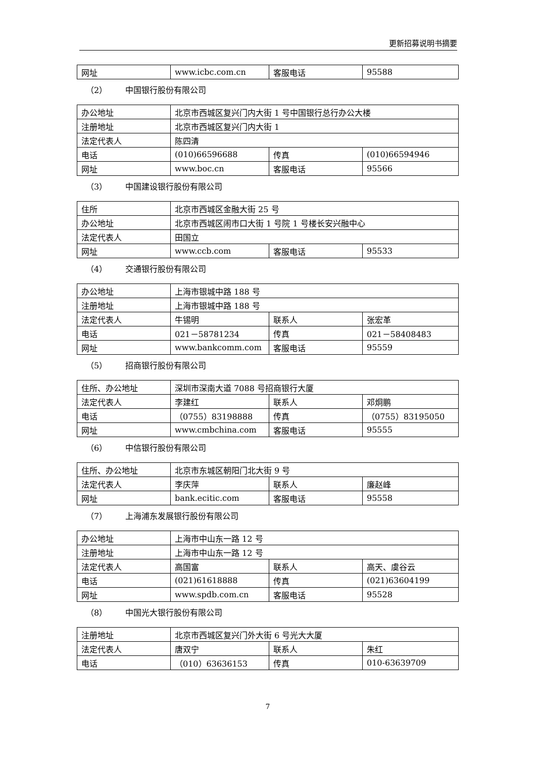更新招募说明书摘要
| 网址 | www.icbc.com.cn | 客服电话 | 95588 |
（2） 中国银行股份有限公司
| 办公地址 | 北京市西城区复兴门内大街 1 号中国银行总行办公大楼 | | |
| 注册地址 | 北京市西城区复兴门内大街 1 | | |
| 法定代表人 | 陈四清 | | |
| 电话 | (010)66596688 | 传真 | (010)66594946 |
| 网址 | www.boc.cn | 客服电话 | 95566 |
（3） 中国建设银行股份有限公司
| 住所 | 北京市西城区金融大街 25 号 | | |
| 办公地址 | 北京市西城区闹市口大街 1 号院 1 号楼长安兴融中心 | | |
| 法定代表人 | 田国立 | | |
| 网址 | www.ccb.com | 客服电话 | 95533 |
（4） 交通银行股份有限公司
| 办公地址 | 上海市银城中路 188 号 | | |
| 注册地址 | 上海市银城中路 188 号 | | |
| 法定代表人 | 牛锡明 | 联系人 | 张宏革 |
| 电话 | 021－58781234 | 传真 | 021－58408483 |
| 网址 | www.bankcomm.com | 客服电话 | 95559 |
（5） 招商银行股份有限公司
| 住所、办公地址 | 深圳市深南大道 7088 号招商银行大厦 | | |
| 法定代表人 | 李建红 | 联系人 | 邓炯鹏 |
| 电话 | （0755）83198888 | 传真 | （0755）83195050 |
| 网址 | www.cmbchina.com | 客服电话 | 95555 |
（6） 中信银行股份有限公司
| 住所、办公地址 | 北京市东城区朝阳门北大街 9 号 | | |
| 法定代表人 | 李庆萍 | 联系人 | 廉赵峰 |
| 网址 | bank.ecitic.com | 客服电话 | 95558 |
（7） 上海浦东发展银行股份有限公司
| 办公地址 | 上海市中山东一路 12 号 | | |
| 注册地址 | 上海市中山东一路 12 号 | | |
| 法定代表人 | 高国富 | 联系人 | 高天、虞谷云 |
| 电话 | (021)61618888 | 传真 | (021)63604199 |
| 网址 | www.spdb.com.cn | 客服电话 | 95528 |
（8） 中国光大银行股份有限公司
| 注册地址 | 北京市西城区复兴门外大街 6 号光大大厦 | | |
| 法定代表人 | 唐双宁 | 联系人 | 朱红 |
| 电话 | （010）63636153 | 传真 | 010-63639709 |
7